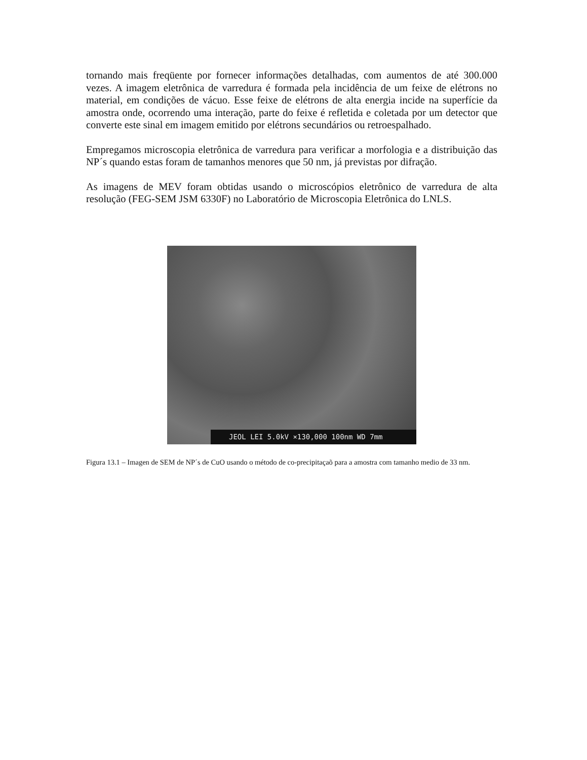tornando mais freqüente por fornecer informações detalhadas, com aumentos de até 300.000 vezes. A imagem eletrônica de varredura é formada pela incidência de um feixe de elétrons no material, em condições de vácuo. Esse feixe de elétrons de alta energia incide na superfície da amostra onde, ocorrendo uma interação, parte do feixe é refletida e coletada por um detector que converte este sinal em imagem emitido por elétrons secundários ou retroespalhado.
Empregamos microscopia eletrônica de varredura para verificar a morfologia e a distribuição das NP´s quando estas foram de tamanhos menores que 50 nm, já previstas por difração.
As imagens de MEV foram obtidas usando o microscópios eletrônico de varredura de alta resolução (FEG-SEM JSM 6330F) no Laboratório de Microscopia Eletrônica do LNLS.
JEOL LEI 5.0kV ×130,000 100nm WD 7mm
Figura 13.1 – Imagen de SEM de NP´s de CuO usando o método de co-precipitaçaõ para a amostra com tamanho medio de 33 nm.